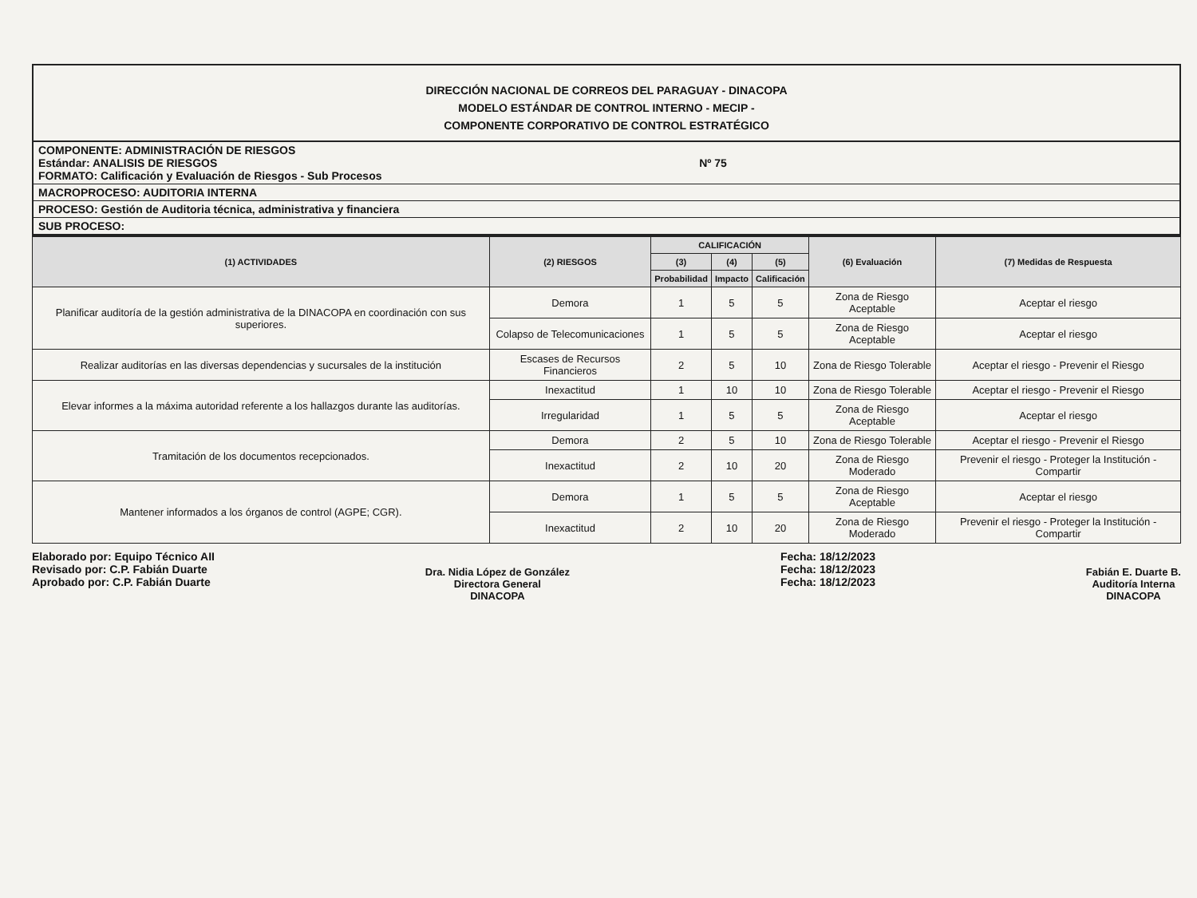DIRECCIÓN NACIONAL DE CORREOS DEL PARAGUAY - DINACOPA
MODELO ESTÁNDAR DE CONTROL INTERNO - MECIP -
COMPONENTE CORPORATIVO DE CONTROL ESTRATÉGICO
COMPONENTE: ADMINISTRACIÓN DE RIESGOS
Estándar: ANALISIS DE RIESGOS Nº 75
FORMATO: Calificación y Evaluación de Riesgos - Sub Procesos
MACROPROCESO: AUDITORIA INTERNA
PROCESO: Gestión de Auditoria técnica, administrativa y financiera
SUB PROCESO:
| (1) ACTIVIDADES | (2) RIESGOS | CALIFICACIÓN | | | (6) Evaluación | (7) Medidas de Respuesta |
| --- | --- | --- | --- | --- | --- | --- |
| | | (3) | (4) | (5) | | |
| | | Probabilidad | Impacto | Calificación | | |
| Planificar auditoría de la gestión administrativa de la DINACOPA en coordinación con sus superiores. | Demora | 1 | 5 | 5 | Zona de Riesgo Aceptable | Aceptar el riesgo |
| | Colapso de Telecomunicaciones | 1 | 5 | 5 | Zona de Riesgo Aceptable | Aceptar el riesgo |
| Realizar auditorías en las diversas dependencias y sucursales de la institución | Escases de Recursos Financieros | 2 | 5 | 10 | Zona de Riesgo Tolerable | Aceptar el riesgo - Prevenir el Riesgo |
| Elevar informes a la máxima autoridad referente a los hallazgos durante las auditorías. | Inexactitud | 1 | 10 | 10 | Zona de Riesgo Tolerable | Aceptar el riesgo - Prevenir el Riesgo |
| | Irregularidad | 1 | 5 | 5 | Zona de Riesgo Aceptable | Aceptar el riesgo |
| Tramitación de los documentos recepcionados. | Demora | 2 | 5 | 10 | Zona de Riesgo Tolerable | Aceptar el riesgo - Prevenir el Riesgo |
| | Inexactitud | 2 | 10 | 20 | Zona de Riesgo Moderado | Prevenir el riesgo - Proteger la Institución - Compartir |
| Mantener informados a los órganos de control (AGPE; CGR). | Demora | 1 | 5 | 5 | Zona de Riesgo Aceptable | Aceptar el riesgo |
| | Inexactitud | 2 | 10 | 20 | Zona de Riesgo Moderado | Prevenir el riesgo - Proteger la Institución - Compartir |
Elaborado por: Equipo Técnico AII
Revisado por: C.P. Fabián Duarte
Aprobado por: C.P. Fabián Duarte
Dra. Nidia López de González
Directora General
DINACOPA
Fecha: 18/12/2023
Fecha: 18/12/2023
Fecha: 18/12/2023
Fabián E. Duarte B.
Auditoría Interna
DINACOPA